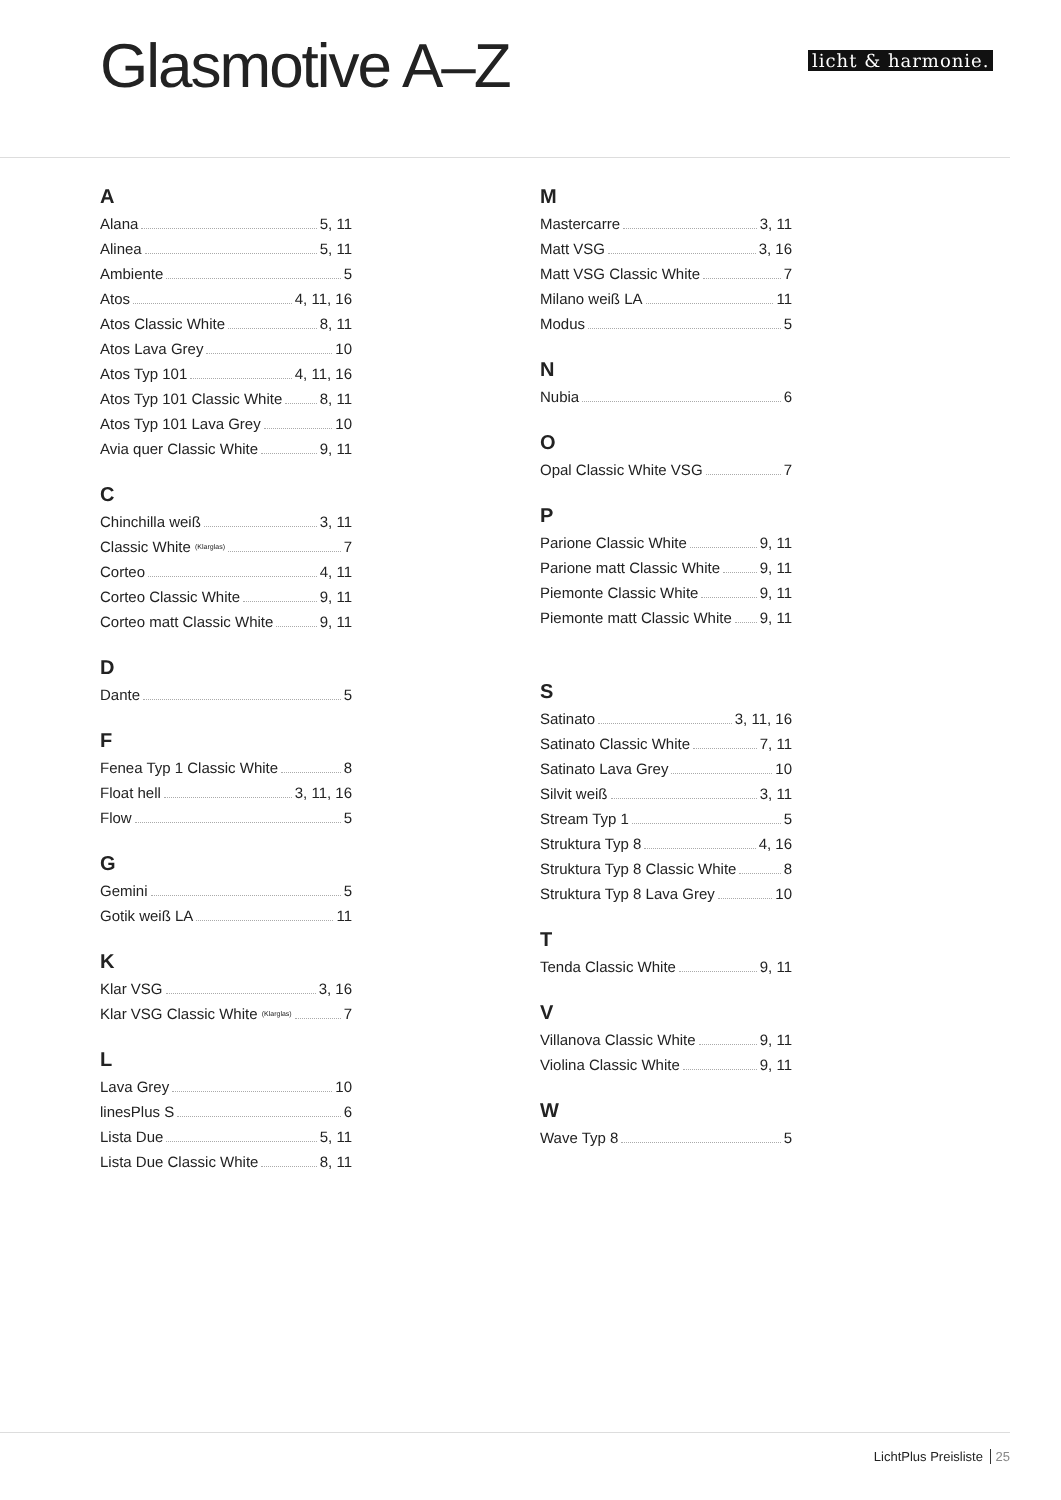Glasmotive A–Z licht & harmonie.
A
Alana 5, 11
Alinea 5, 11
Ambiente 5
Atos 4, 11, 16
Atos Classic White 8, 11
Atos Lava Grey 10
Atos Typ 101 4, 11, 16
Atos Typ 101 Classic White 8, 11
Atos Typ 101 Lava Grey 10
Avia quer Classic White 9, 11
C
Chinchilla weiß 3, 11
Classic White (Klarglas) 7
Corteo 4, 11
Corteo Classic White 9, 11
Corteo matt Classic White 9, 11
D
Dante 5
F
Fenea Typ 1 Classic White 8
Float hell 3, 11, 16
Flow 5
G
Gemini 5
Gotik weiß LA 11
K
Klar VSG 3, 16
Klar VSG Classic White (Klarglas) 7
L
Lava Grey 10
linesPlus S 6
Lista Due 5, 11
Lista Due Classic White 8, 11
M
Mastercarre 3, 11
Matt VSG 3, 16
Matt VSG Classic White 7
Milano weiß LA 11
Modus 5
N
Nubia 6
O
Opal Classic White VSG 7
P
Parione Classic White 9, 11
Parione matt Classic White 9, 11
Piemonte Classic White 9, 11
Piemonte matt Classic White 9, 11
S
Satinato 3, 11, 16
Satinato Classic White 7, 11
Satinato Lava Grey 10
Silvit weiß 3, 11
Stream Typ 1 5
Struktura Typ 8 4, 16
Struktura Typ 8 Classic White 8
Struktura Typ 8 Lava Grey 10
T
Tenda Classic White 9, 11
V
Villanova Classic White 9, 11
Violina Classic White 9, 11
W
Wave Typ 8 5
LichtPlus Preisliste 25